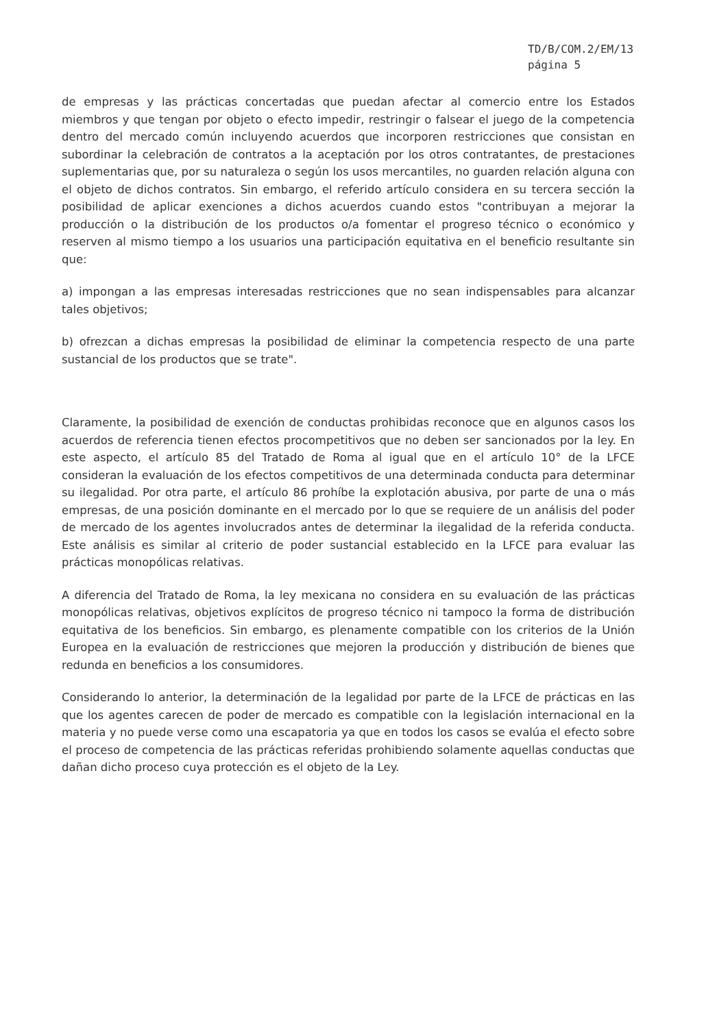TD/B/COM.2/EM/13
página 5
de empresas y las prácticas concertadas que puedan afectar al comercio entre los Estados miembros y que tengan por objeto o efecto impedir, restringir o falsear el juego de la competencia dentro del mercado común incluyendo acuerdos que incorporen restricciones que consistan en subordinar la celebración de contratos a la aceptación por los otros contratantes, de prestaciones suplementarias que, por su naturaleza o según los usos mercantiles, no guarden relación alguna con el objeto de dichos contratos. Sin embargo, el referido artículo considera en su tercera sección la posibilidad de aplicar exenciones a dichos acuerdos cuando estos "contribuyan a mejorar la producción o la distribución de los productos o/a fomentar el progreso técnico o económico y reserven al mismo tiempo a los usuarios una participación equitativa en el beneficio resultante sin que:
a) impongan a las empresas interesadas restricciones que no sean indispensables para alcanzar tales objetivos;
b) ofrezcan a dichas empresas la posibilidad de eliminar la competencia respecto de una parte sustancial de los productos que se trate".
Claramente, la posibilidad de exención de conductas prohibidas reconoce que en algunos casos los acuerdos de referencia tienen efectos procompetitivos que no deben ser sancionados por la ley. En este aspecto, el artículo 85 del Tratado de Roma al igual que en el artículo 10° de la LFCE consideran la evaluación de los efectos competitivos de una determinada conducta para determinar su ilegalidad. Por otra parte, el artículo 86 prohíbe la explotación abusiva, por parte de una o más empresas, de una posición dominante en el mercado por lo que se requiere de un análisis del poder de mercado de los agentes involucrados antes de determinar la ilegalidad de la referida conducta. Este análisis es similar al criterio de poder sustancial establecido en la LFCE para evaluar las prácticas monopólicas relativas.
A diferencia del Tratado de Roma, la ley mexicana no considera en su evaluación de las prácticas monopólicas relativas, objetivos explícitos de progreso técnico ni tampoco la forma de distribución equitativa de los beneficios. Sin embargo, es plenamente compatible con los criterios de la Unión Europea en la evaluación de restricciones que mejoren la producción y distribución de bienes que redunda en beneficios a los consumidores.
Considerando lo anterior, la determinación de la legalidad por parte de la LFCE de prácticas en las que los agentes carecen de poder de mercado es compatible con la legislación internacional en la materia y no puede verse como una escapatoria ya que en todos los casos se evalúa el efecto sobre el proceso de competencia de las prácticas referidas prohibiendo solamente aquellas conductas que dañan dicho proceso cuya protección es el objeto de la Ley.